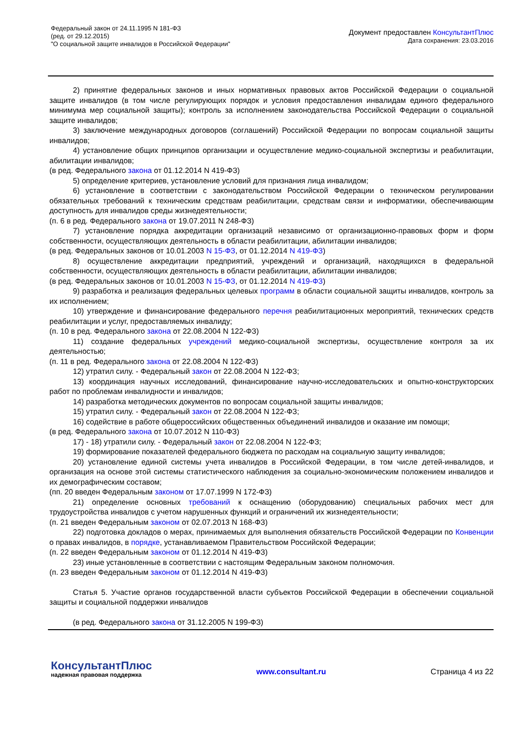Федеральный закон от 24.11.1995 N 181-ФЗ
(ред. от 29.12.2015)
"О социальной защите инвалидов в Российской Федерации"
Документ предоставлен КонсультантПлюс
Дата сохранения: 23.03.2016
2) принятие федеральных законов и иных нормативных правовых актов Российской Федерации о социальной защите инвалидов (в том числе регулирующих порядок и условия предоставления инвалидам единого федерального минимума мер социальной защиты); контроль за исполнением законодательства Российской Федерации о социальной защите инвалидов;
3) заключение международных договоров (соглашений) Российской Федерации по вопросам социальной защиты инвалидов;
4) установление общих принципов организации и осуществление медико-социальной экспертизы и реабилитации, абилитации инвалидов;
(в ред. Федерального закона от 01.12.2014 N 419-ФЗ)
5) определение критериев, установление условий для признания лица инвалидом;
6) установление в соответствии с законодательством Российской Федерации о техническом регулировании обязательных требований к техническим средствам реабилитации, средствам связи и информатики, обеспечивающим доступность для инвалидов среды жизнедеятельности;
(п. 6 в ред. Федерального закона от 19.07.2011 N 248-ФЗ)
7) установление порядка аккредитации организаций независимо от организационно-правовых форм и форм собственности, осуществляющих деятельность в области реабилитации, абилитации инвалидов;
(в ред. Федеральных законов от 10.01.2003 N 15-ФЗ, от 01.12.2014 N 419-ФЗ)
8) осуществление аккредитации предприятий, учреждений и организаций, находящихся в федеральной собственности, осуществляющих деятельность в области реабилитации, абилитации инвалидов;
(в ред. Федеральных законов от 10.01.2003 N 15-ФЗ, от 01.12.2014 N 419-ФЗ)
9) разработка и реализация федеральных целевых программ в области социальной защиты инвалидов, контроль за их исполнением;
10) утверждение и финансирование федерального перечня реабилитационных мероприятий, технических средств реабилитации и услуг, предоставляемых инвалиду;
(п. 10 в ред. Федерального закона от 22.08.2004 N 122-ФЗ)
11) создание федеральных учреждений медико-социальной экспертизы, осуществление контроля за их деятельностью;
(п. 11 в ред. Федерального закона от 22.08.2004 N 122-ФЗ)
12) утратил силу. - Федеральный закон от 22.08.2004 N 122-ФЗ;
13) координация научных исследований, финансирование научно-исследовательских и опытно-конструкторских работ по проблемам инвалидности и инвалидов;
14) разработка методических документов по вопросам социальной защиты инвалидов;
15) утратил силу. - Федеральный закон от 22.08.2004 N 122-ФЗ;
16) содействие в работе общероссийских общественных объединений инвалидов и оказание им помощи;
(в ред. Федерального закона от 10.07.2012 N 110-ФЗ)
17) - 18) утратили силу. - Федеральный закон от 22.08.2004 N 122-ФЗ;
19) формирование показателей федерального бюджета по расходам на социальную защиту инвалидов;
20) установление единой системы учета инвалидов в Российской Федерации, в том числе детей-инвалидов, и организация на основе этой системы статистического наблюдения за социально-экономическим положением инвалидов и их демографическим составом;
(пп. 20 введен Федеральным законом от 17.07.1999 N 172-ФЗ)
21) определение основных требований к оснащению (оборудованию) специальных рабочих мест для трудоустройства инвалидов с учетом нарушенных функций и ограничений их жизнедеятельности;
(п. 21 введен Федеральным законом от 02.07.2013 N 168-ФЗ)
22) подготовка докладов о мерах, принимаемых для выполнения обязательств Российской Федерации по Конвенции о правах инвалидов, в порядке, устанавливаемом Правительством Российской Федерации;
(п. 22 введен Федеральным законом от 01.12.2014 N 419-ФЗ)
23) иные установленные в соответствии с настоящим Федеральным законом полномочия.
(п. 23 введен Федеральным законом от 01.12.2014 N 419-ФЗ)
Статья 5. Участие органов государственной власти субъектов Российской Федерации в обеспечении социальной защиты и социальной поддержки инвалидов
(в ред. Федерального закона от 31.12.2005 N 199-ФЗ)
КонсультантПлюс
надежная правовая поддержка
www.consultant.ru Страница 4 из 22